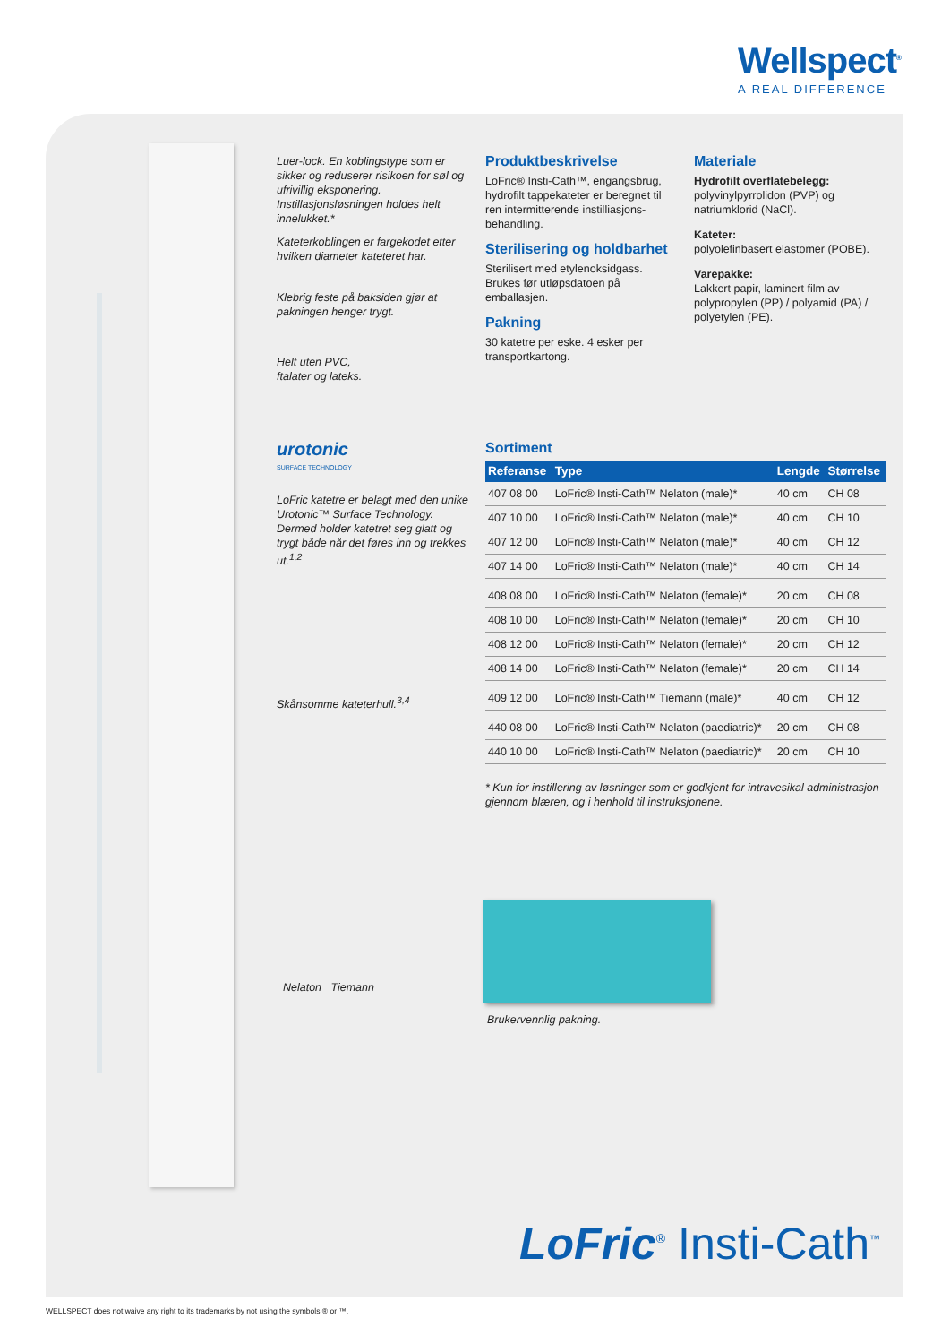Wellspect<sup>®</sup>
A REAL DIFFERENCE
Luer-lock. En koblingstype som er sikker og reduserer risikoen for søl og ufrivillig eksponering. Instillasjonsløsningen holdes helt innelukket.*
Kateterkoblingen er fargekodet etter hvilken diameter kateteret har.
Klebrig feste på baksiden gjør at pakningen henger trygt.
Helt uten PVC,
ftalater og lateks.
urotonic
SURFACE TECHNOLOGY
LoFric katetre er belagt med den unike Urotonic™ Surface Technology. Dermed holder katetret seg glatt og trygt både når det føres inn og trekkes ut.<sup>1,2</sup>
Skånsomme kateterhull.<sup>3,4</sup>
Nelaton Tiemann
Produktbeskrivelse
LoFric® Insti-Cath™, engangsbrug, hydrofilt tappekateter er beregnet til ren intermitterende instilliasjons-behandling.
Sterilisering og holdbarhet
Sterilisert med etylenoksidgass. Brukes før utløpsdatoen på emballasjen.
Pakning
30 katetre per eske. 4 esker per transportkartong.
Materiale
Hydrofilt overflatebelegg:
polyvinylpyrrolidon (PVP) og natriumklorid (NaCl).
Kateter:
polyolefinbasert elastomer (POBE).
Varepakke:
Lakkert papir, laminert film av polypropylen (PP) / polyamid (PA) / polyetylen (PE).
Sortiment
| Referanse | Type | Lengde | Størrelse |
| --- | --- | --- | --- |
| 407 08 00 | LoFric® Insti-Cath™ Nelaton (male)* | 40 cm | CH 08 |
| 407 10 00 | LoFric® Insti-Cath™ Nelaton (male)* | 40 cm | CH 10 |
| 407 12 00 | LoFric® Insti-Cath™ Nelaton (male)* | 40 cm | CH 12 |
| 407 14 00 | LoFric® Insti-Cath™ Nelaton (male)* | 40 cm | CH 14 |
| 408 08 00 | LoFric® Insti-Cath™ Nelaton (female)* | 20 cm | CH 08 |
| 408 10 00 | LoFric® Insti-Cath™ Nelaton (female)* | 20 cm | CH 10 |
| 408 12 00 | LoFric® Insti-Cath™ Nelaton (female)* | 20 cm | CH 12 |
| 408 14 00 | LoFric® Insti-Cath™ Nelaton (female)* | 20 cm | CH 14 |
| 409 12 00 | LoFric® Insti-Cath™ Tiemann (male)* | 40 cm | CH 12 |
| 440 08 00 | LoFric® Insti-Cath™ Nelaton (paediatric)* | 20 cm | CH 08 |
| 440 10 00 | LoFric® Insti-Cath™ Nelaton (paediatric)* | 20 cm | CH 10 |
* Kun for instillering av løsninger som er godkjent for intravesikal administrasjon gjennom blæren, og i henhold til instruksjonene.
Brukervennlig pakning.
LoFric<sup>®</sup> Insti-Cath<sup>™</sup>
WELLSPECT does not waive any right to its trademarks by not using the symbols ® or ™.